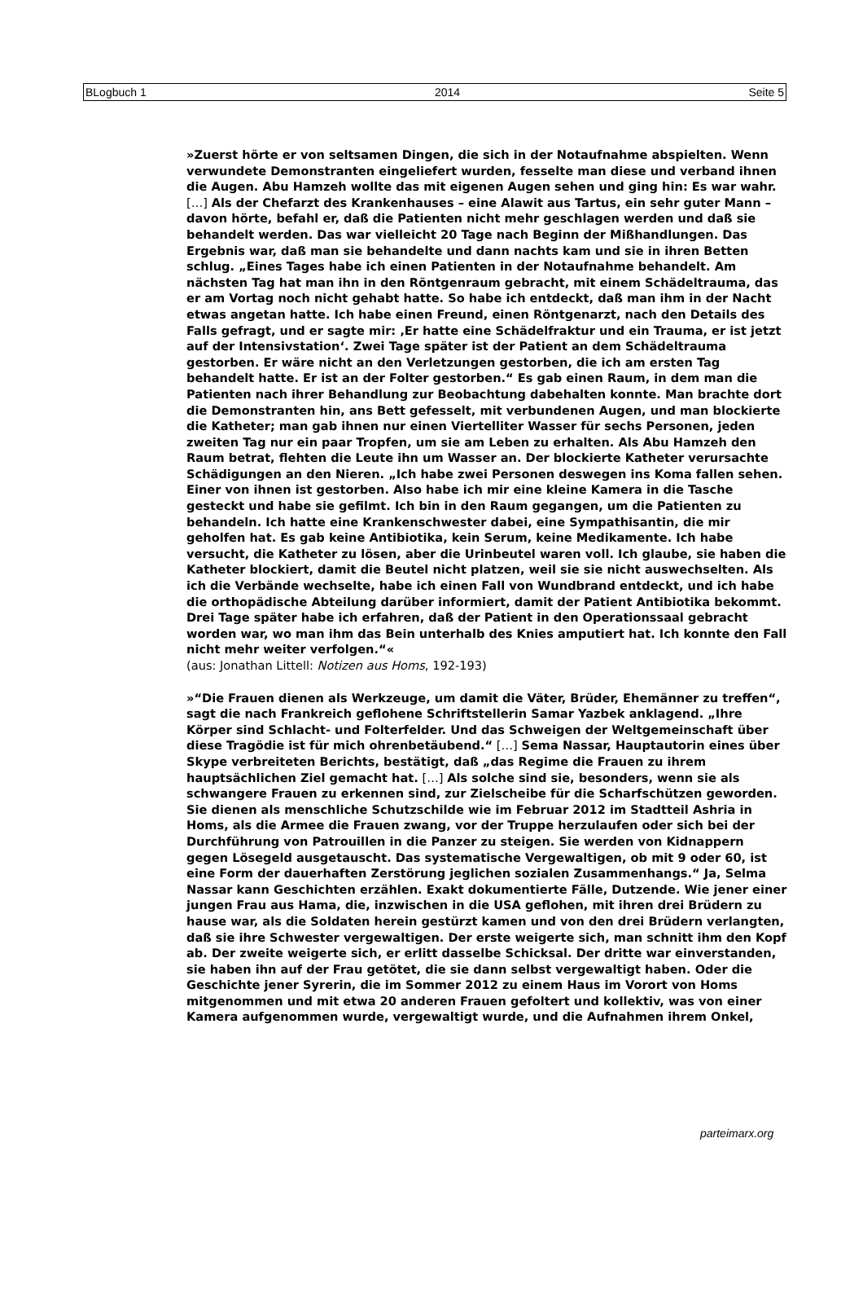BLogbuch 1 2014 Seite 5
»Zuerst hörte er von seltsamen Dingen, die sich in der Notaufnahme abspielten. Wenn verwundete Demonstranten eingeliefert wurden, fesselte man diese und verband ihnen die Augen. Abu Hamzeh wollte das mit eigenen Augen sehen und ging hin: Es war wahr. […] Als der Chefarzt des Krankenhauses – eine Alawit aus Tartus, ein sehr guter Mann – davon hörte, befahl er, daß die Patienten nicht mehr geschlagen werden und daß sie behandelt werden. Das war vielleicht 20 Tage nach Beginn der Mißhandlungen. Das Ergebnis war, daß man sie behandelte und dann nachts kam und sie in ihren Betten schlug. „Eines Tages habe ich einen Patienten in der Notaufnahme behandelt. Am nächsten Tag hat man ihn in den Röntgenraum gebracht, mit einem Schädeltrauma, das er am Vortag noch nicht gehabt hatte. So habe ich entdeckt, daß man ihm in der Nacht etwas angetan hatte. Ich habe einen Freund, einen Röntgenarzt, nach den Details des Falls gefragt, und er sagte mir: ‚Er hatte eine Schädelfraktur und ein Trauma, er ist jetzt auf der Intensivstation‘. Zwei Tage später ist der Patient an dem Schädeltrauma gestorben. Er wäre nicht an den Verletzungen gestorben, die ich am ersten Tag behandelt hatte. Er ist an der Folter gestorben.“ Es gab einen Raum, in dem man die Patienten nach ihrer Behandlung zur Beobachtung dabehalten konnte. Man brachte dort die Demonstranten hin, ans Bett gefesselt, mit verbundenen Augen, und man blockierte die Katheter; man gab ihnen nur einen Viertelliter Wasser für sechs Personen, jeden zweiten Tag nur ein paar Tropfen, um sie am Leben zu erhalten. Als Abu Hamzeh den Raum betrat, flehten die Leute ihn um Wasser an. Der blockierte Katheter verursachte Schädigungen an den Nieren. „Ich habe zwei Personen deswegen ins Koma fallen sehen. Einer von ihnen ist gestorben. Also habe ich mir eine kleine Kamera in die Tasche gesteckt und habe sie gefilmt. Ich bin in den Raum gegangen, um die Patienten zu behandeln. Ich hatte eine Krankenschwester dabei, eine Sympathisantin, die mir geholfen hat. Es gab keine Antibiotika, kein Serum, keine Medikamente. Ich habe versucht, die Katheter zu lösen, aber die Urinbeutel waren voll. Ich glaube, sie haben die Katheter blockiert, damit die Beutel nicht platzen, weil sie sie nicht auswechselten. Als ich die Verbände wechselte, habe ich einen Fall von Wundbrand entdeckt, und ich habe die orthopädische Abteilung darüber informiert, damit der Patient Antibiotika bekommt. Drei Tage später habe ich erfahren, daß der Patient in den Operationssaal gebracht worden war, wo man ihm das Bein unterhalb des Knies amputiert hat. Ich konnte den Fall nicht mehr weiter verfolgen.“«
(aus: Jonathan Littell: Notizen aus Homs, 192-193)
»“Die Frauen dienen als Werkzeuge, um damit die Väter, Brüder, Ehemänner zu treffen“, sagt die nach Frankreich geflohene Schriftstellerin Samar Yazbek anklagend. „Ihre Körper sind Schlacht- und Folterfelder. Und das Schweigen der Weltgemeinschaft über diese Tragödie ist für mich ohrenbetäubend.“ […] Sema Nassar, Hauptautorin eines über Skype verbreiteten Berichts, bestätigt, daß „das Regime die Frauen zu ihrem hauptsächlichen Ziel gemacht hat. […] Als solche sind sie, besonders, wenn sie als schwangere Frauen zu erkennen sind, zur Zielscheibe für die Scharfschützen geworden. Sie dienen als menschliche Schutzschilde wie im Februar 2012 im Stadtteil Ashria in Homs, als die Armee die Frauen zwang, vor der Truppe herzulaufen oder sich bei der Durchführung von Patrouillen in die Panzer zu steigen. Sie werden von Kidnappern gegen Lösegeld ausgetauscht. Das systematische Vergewaltigen, ob mit 9 oder 60, ist eine Form der dauerhaften Zerstörung jeglichen sozialen Zusammenhangs.“ Ja, Selma Nassar kann Geschichten erzählen. Exakt dokumentierte Fälle, Dutzende. Wie jener einer jungen Frau aus Hama, die, inzwischen in die USA geflohen, mit ihren drei Brüdern zu hause war, als die Soldaten herein gestürzt kamen und von den drei Brüdern verlangten, daß sie ihre Schwester vergewaltigen. Der erste weigerte sich, man schnitt ihm den Kopf ab. Der zweite weigerte sich, er erlitt dasselbe Schicksal. Der dritte war einverstanden, sie haben ihn auf der Frau getötet, die sie dann selbst vergewaltigt haben. Oder die Geschichte jener Syrerin, die im Sommer 2012 zu einem Haus im Vorort von Homs mitgenommen und mit etwa 20 anderen Frauen gefoltert und kollektiv, was von einer Kamera aufgenommen wurde, vergewaltigt wurde, und die Aufnahmen ihrem Onkel,
parteimarx.org